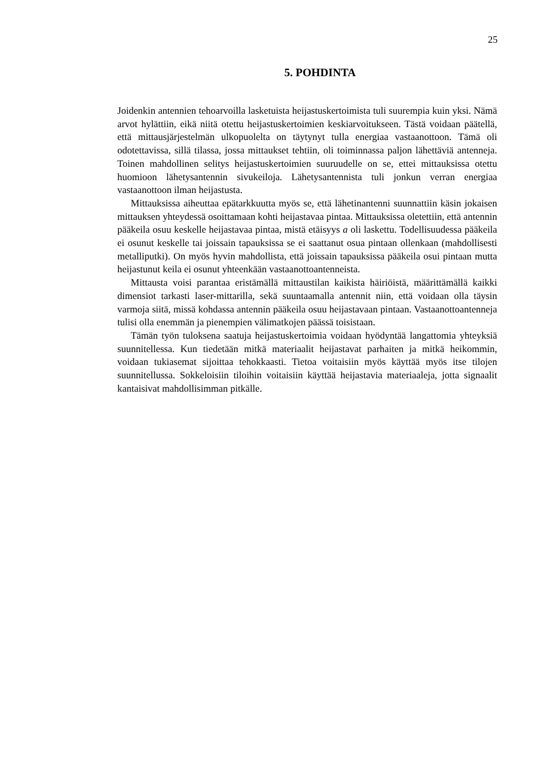25
5. POHDINTA
Joidenkin antennien tehoarvoilla lasketuista heijastuskertoimista tuli suurempia kuin yksi. Nämä arvot hylättiin, eikä niitä otettu heijastuskertoimien keskiarvoitukseen. Tästä voidaan päätellä, että mittausjärjestelmän ulkopuolelta on täytynyt tulla energiaa vastaanottoon. Tämä oli odotettavissa, sillä tilassa, jossa mittaukset tehtiin, oli toiminnassa paljon lähettäviä antenneja. Toinen mahdollinen selitys heijastuskertoimien suuruudelle on se, ettei mittauksissa otettu huomioon lähetysantennin sivukeiloja. Lähetysantennista tuli jonkun verran energiaa vastaanottoon ilman heijastusta.
Mittauksissa aiheuttaa epätarkkuutta myös se, että lähetinantenni suunnattiin käsin jokaisen mittauksen yhteydessä osoittamaan kohti heijastavaa pintaa. Mittauksissa oletettiin, että antennin pääkeila osuu keskelle heijastavaa pintaa, mistä etäisyys a oli laskettu. Todellisuudessa pääkeila ei osunut keskelle tai joissain tapauksissa se ei saattanut osua pintaan ollenkaan (mahdollisesti metalliputki). On myös hyvin mahdollista, että joissain tapauksissa pääkeila osui pintaan mutta heijastunut keila ei osunut yhteenkään vastaanottoantenneista.
Mittausta voisi parantaa eristämällä mittaustilan kaikista häiriöistä, määrittämällä kaikki dimensiot tarkasti laser-mittarilla, sekä suuntaamalla antennit niin, että voidaan olla täysin varmoja siitä, missä kohdassa antennin pääkeila osuu heijastavaan pintaan. Vastaanottoantenneja tulisi olla enemmän ja pienempien välimatkojen päässä toisistaan.
Tämän työn tuloksena saatuja heijastuskertoimia voidaan hyödyntää langattomia yhteyksiä suunnitellessa. Kun tiedetään mitkä materiaalit heijastavat parhaiten ja mitkä heikommin, voidaan tukiasemat sijoittaa tehokkaasti. Tietoa voitaisiin myös käyttää myös itse tilojen suunnitellussa. Sokkeloisiin tiloihin voitaisiin käyttää heijastavia materiaaleja, jotta signaalit kantaisivat mahdollisimman pitkälle.